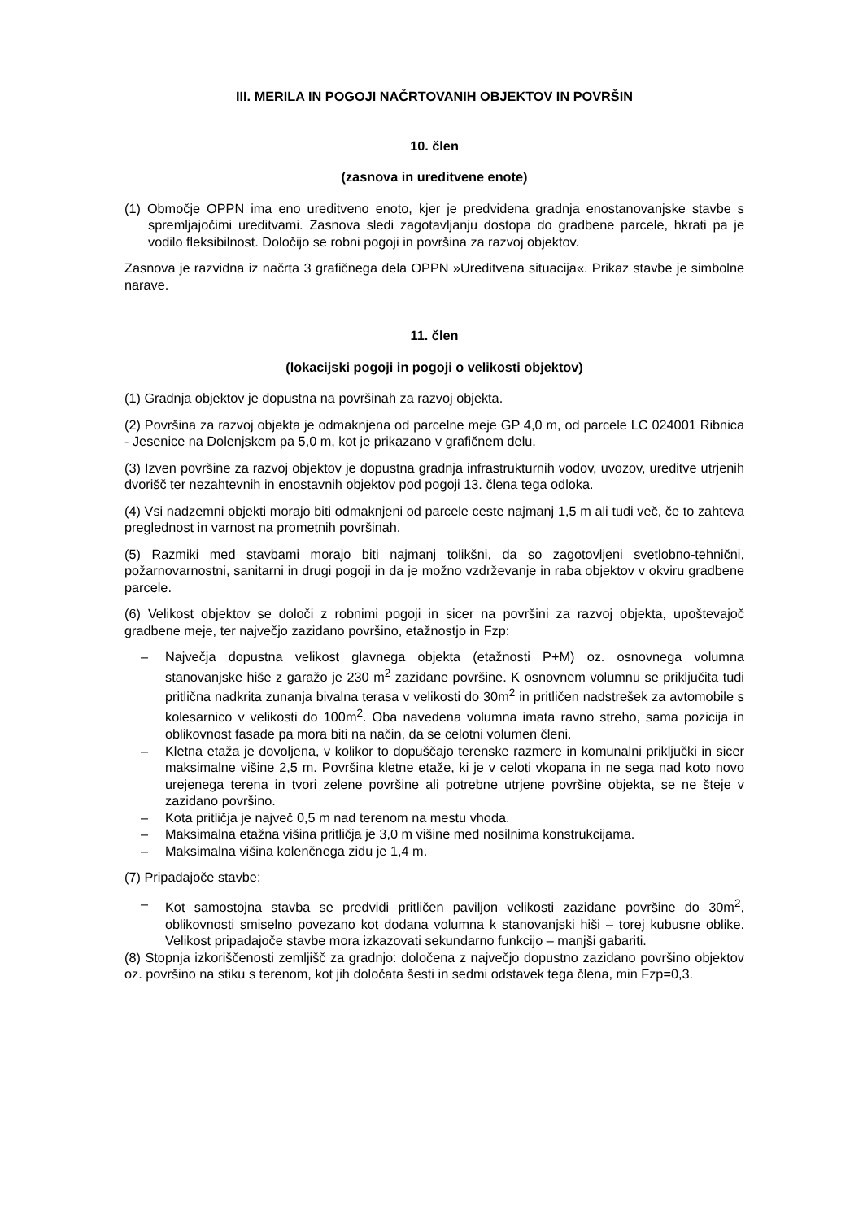III. MERILA IN POGOJI NAČRTOVANIH OBJEKTOV IN POVRŠIN
10. člen
(zasnova in ureditvene enote)
(1) Območje OPPN ima eno ureditveno enoto, kjer je predvidena gradnja enostanovanjske stavbe s spremljajočimi ureditvami. Zasnova sledi zagotavljanju dostopa do gradbene parcele, hkrati pa je vodilo fleksibilnost. Določijo se robni pogoji in površina za razvoj objektov.
Zasnova je razvidna iz načrta 3 grafičnega dela OPPN »Ureditvena situacija«. Prikaz stavbe je simbolne narave.
11. člen
(lokacijski pogoji in pogoji o velikosti objektov)
(1) Gradnja objektov je dopustna na površinah za razvoj objekta.
(2) Površina za razvoj objekta je odmaknjena od parcelne meje GP 4,0 m, od parcele LC 024001 Ribnica - Jesenice na Dolenjskem pa 5,0 m, kot je prikazano v grafičnem delu.
(3) Izven površine za razvoj objektov je dopustna gradnja infrastrukturnih vodov, uvozov, ureditve utrjenih dvorišč ter nezahtevnih in enostavnih objektov pod pogoji 13. člena tega odloka.
(4) Vsi nadzemni objekti morajo biti odmaknjeni od parcele ceste najmanj 1,5 m ali tudi več, če to zahteva preglednost in varnost na prometnih površinah.
(5) Razmiki med stavbami morajo biti najmanj tolikšni, da so zagotovljeni svetlobno-tehnični, požarnovarnostni, sanitarni in drugi pogoji in da je možno vzdrževanje in raba objektov v okviru gradbene parcele.
(6) Velikost objektov se določi z robnimi pogoji in sicer na površini za razvoj objekta, upoštevajoč gradbene meje, ter največjo zazidano površino, etažnostjo in Fzp:
– Največja dopustna velikost glavnega objekta (etažnosti P+M) oz. osnovnega volumna stanovanjske hiše z garažo je 230 m<sup>2</sup> zazidane površine. K osnovnem volumnu se priključita tudi pritlična nadkrita zunanja bivalna terasa v velikosti do 30m<sup>2</sup> in pritličen nadstrešek za avtomobile s kolesarnico v velikosti do 100m<sup>2</sup>. Oba navedena volumna imata ravno streho, sama pozicija in oblikovnost fasade pa mora biti na način, da se celotni volumen členi.
– Kletna etaža je dovoljena, v kolikor to dopuščajo terenske razmere in komunalni priključki in sicer maksimalne višine 2,5 m. Površina kletne etaže, ki je v celoti vkopana in ne sega nad koto novo urejenega terena in tvori zelene površine ali potrebne utrjene površine objekta, se ne šteje v zazidano površino.
– Kota pritličja je največ 0,5 m nad terenom na mestu vhoda.
– Maksimalna etažna višina pritličja je 3,0 m višine med nosilnima konstrukcijama.
– Maksimalna višina kolenčnega zidu je 1,4 m.
(7) Pripadajoče stavbe:
– Kot samostojna stavba se predvidi pritličen paviljon velikosti zazidane površine do 30m<sup>2</sup>, oblikovnosti smiselno povezano kot dodana volumna k stanovanjski hiši – torej kubusne oblike. Velikost pripadajoče stavbe mora izkazovati sekundarno funkcijo – manjši gabariti.
(8) Stopnja izkoriščenosti zemljišč za gradnjo: določena z največjo dopustno zazidano površino objektov oz. površino na stiku s terenom, kot jih določata šesti in sedmi odstavek tega člena, min Fzp=0,3.